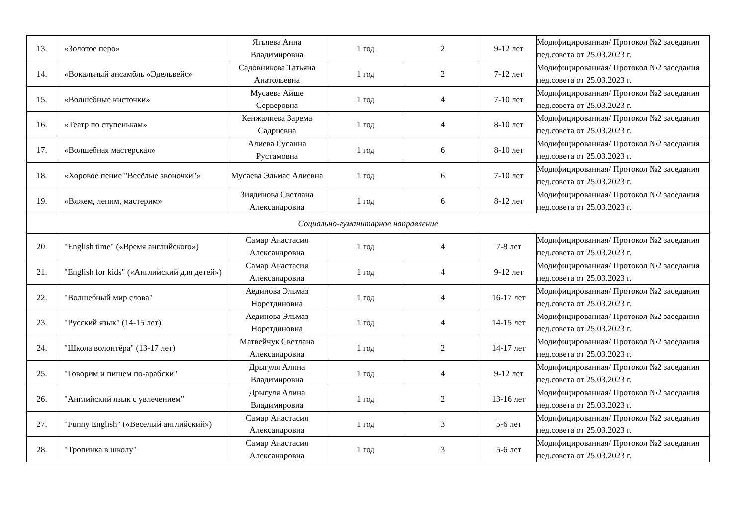| 13. | «Золотое перо» | Ягьяева Анна Владимировна | 1 год | 2 | 9-12 лет | Модифицированная/ Протокол №2 заседания пед.совета от 25.03.2023 г. |
| 14. | «Вокальный ансамбль «Эдельвейс» | Садовникова Татьяна Анатольевна | 1 год | 2 | 7-12 лет | Модифицированная/ Протокол №2 заседания пед.совета от 25.03.2023 г. |
| 15. | «Волшебные кисточки» | Мусаева Айше Серверовна | 1 год | 4 | 7-10 лет | Модифицированная/ Протокол №2 заседания пед.совета от 25.03.2023 г. |
| 16. | «Театр по ступенькам» | Кенжалиева Зарема Садриевна | 1 год | 4 | 8-10 лет | Модифицированная/ Протокол №2 заседания пед.совета от 25.03.2023 г. |
| 17. | «Волшебная мастерская» | Алиева Сусанна Рустамовна | 1 год | 6 | 8-10 лет | Модифицированная/ Протокол №2 заседания пед.совета от 25.03.2023 г. |
| 18. | «Хоровое пение "Весёлые звоночки"» | Мусаева Эльмас Алиевна | 1 год | 6 | 7-10 лет | Модифицированная/ Протокол №2 заседания пед.совета от 25.03.2023 г. |
| 19. | «Вяжем, лепим, мастерим» | Зиядинова Светлана Александровна | 1 год | 6 | 8-12 лет | Модифицированная/ Протокол №2 заседания пед.совета от 25.03.2023 г. |
| Социально-гуманитарное направление | | | | | | |
| 20. | "English time" («Время английского») | Самар Анастасия Александровна | 1 год | 4 | 7-8 лет | Модифицированная/ Протокол №2 заседания пед.совета от 25.03.2023 г. |
| 21. | "English for kids" («Английский для детей») | Самар Анастасия Александровна | 1 год | 4 | 9-12 лет | Модифицированная/ Протокол №2 заседания пед.совета от 25.03.2023 г. |
| 22. | "Волшебный мир слова" | Аединова Эльмаз Норетдиновна | 1 год | 4 | 16-17 лет | Модифицированная/ Протокол №2 заседания пед.совета от 25.03.2023 г. |
| 23. | "Русский язык" (14-15 лет) | Аединова Эльмаз Норетдиновна | 1 год | 4 | 14-15 лет | Модифицированная/ Протокол №2 заседания пед.совета от 25.03.2023 г. |
| 24. | "Школа волонтёра" (13-17 лет) | Матвейчук Светлана Александровна | 1 год | 2 | 14-17 лет | Модифицированная/ Протокол №2 заседания пед.совета от 25.03.2023 г. |
| 25. | "Говорим и пишем по-арабски" | Дрыгуля Алина Владимировна | 1 год | 4 | 9-12 лет | Модифицированная/ Протокол №2 заседания пед.совета от 25.03.2023 г. |
| 26. | "Английский язык с увлечением" | Дрыгуля Алина Владимировна | 1 год | 2 | 13-16 лет | Модифицированная/ Протокол №2 заседания пед.совета от 25.03.2023 г. |
| 27. | "Funny English" («Весёлый английский») | Самар Анастасия Александровна | 1 год | 3 | 5-6 лет | Модифицированная/ Протокол №2 заседания пед.совета от 25.03.2023 г. |
| 28. | "Тропинка в школу" | Самар Анастасия Александровна | 1 год | 3 | 5-6 лет | Модифицированная/ Протокол №2 заседания пед.совета от 25.03.2023 г. |